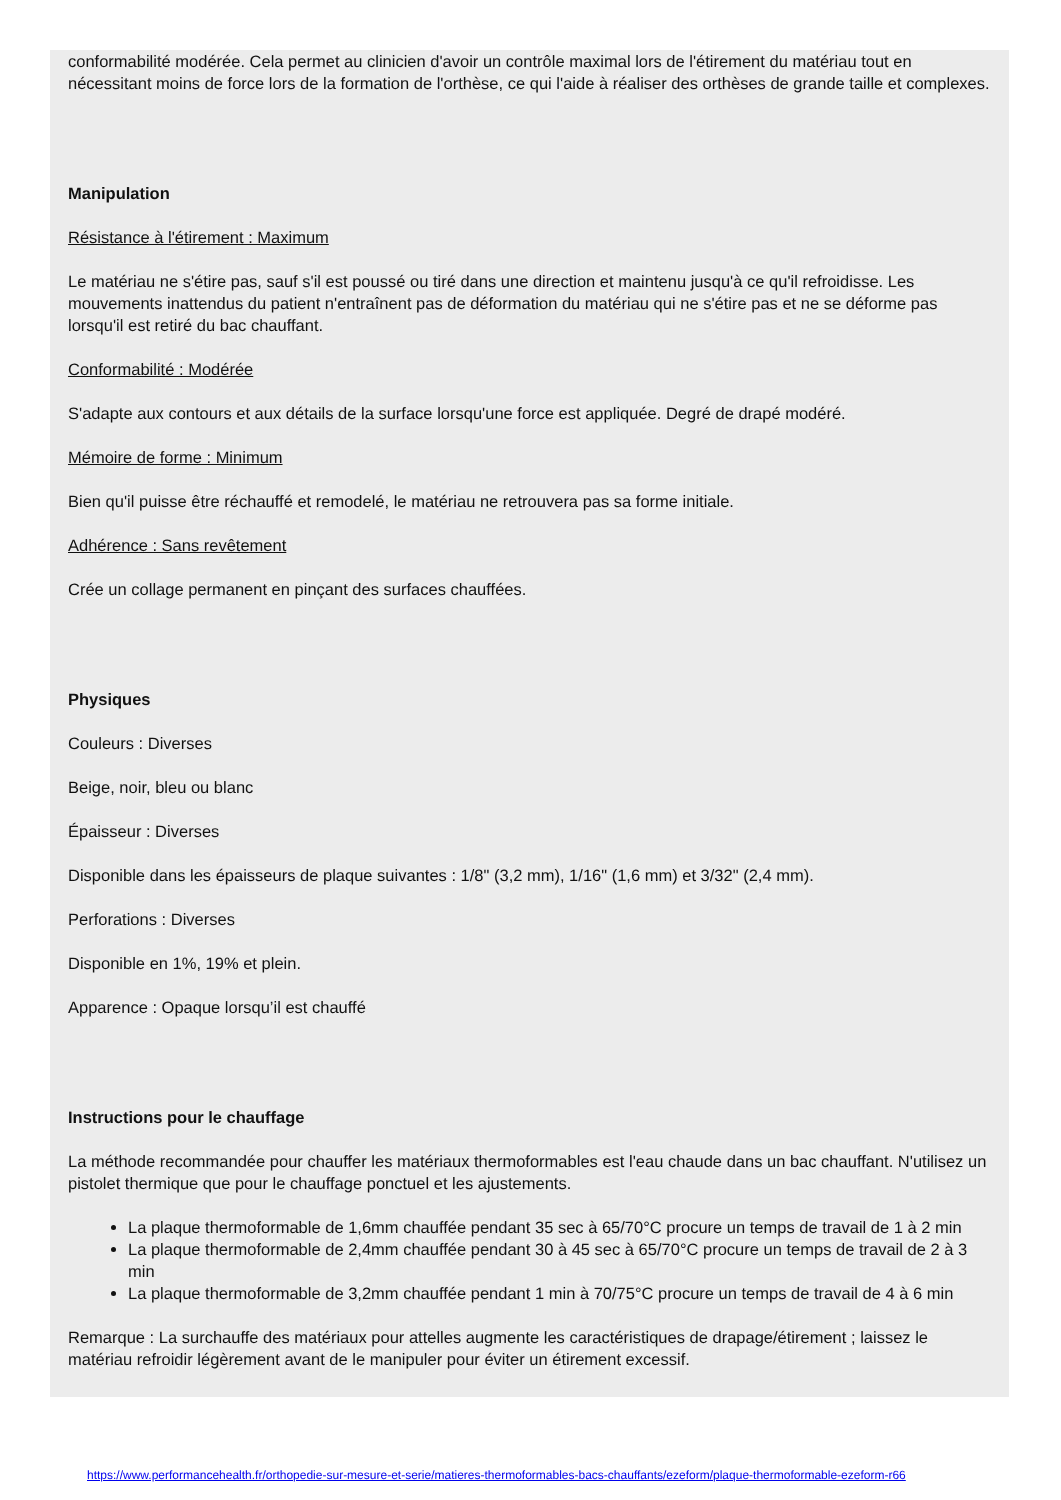conformabilité modérée. Cela permet au clinicien d'avoir un contrôle maximal lors de l'étirement du matériau tout en nécessitant moins de force lors de la formation de l'orthèse, ce qui l'aide à réaliser des orthèses de grande taille et complexes.
Manipulation
Résistance à l'étirement : Maximum
Le matériau ne s'étire pas, sauf s'il est poussé ou tiré dans une direction et maintenu jusqu'à ce qu'il refroidisse. Les mouvements inattendus du patient n'entraînent pas de déformation du matériau qui ne s'étire pas et ne se déforme pas lorsqu'il est retiré du bac chauffant.
Conformabilité : Modérée
S'adapte aux contours et aux détails de la surface lorsqu'une force est appliquée. Degré de drapé modéré.
Mémoire de forme : Minimum
Bien qu'il puisse être réchauffé et remodelé, le matériau ne retrouvera pas sa forme initiale.
Adhérence : Sans revêtement
Crée un collage permanent en pinçant des surfaces chauffées.
Physiques
Couleurs : Diverses
Beige, noir, bleu ou blanc
Épaisseur : Diverses
Disponible dans les épaisseurs de plaque suivantes : 1/8" (3,2 mm), 1/16" (1,6 mm) et 3/32" (2,4 mm).
Perforations : Diverses
Disponible en 1%, 19% et plein.
Apparence : Opaque lorsqu’il est chauffé
Instructions pour le chauffage
La méthode recommandée pour chauffer les matériaux thermoformables est l'eau chaude dans un bac chauffant. N'utilisez un pistolet thermique que pour le chauffage ponctuel et les ajustements.
La plaque thermoformable de 1,6mm chauffée pendant 35 sec à 65/70°C procure un temps de travail de 1 à 2 min
La plaque thermoformable de 2,4mm chauffée pendant 30 à 45 sec à 65/70°C procure un temps de travail de 2 à 3 min
La plaque thermoformable de 3,2mm chauffée pendant 1 min à 70/75°C procure un temps de travail de 4 à 6 min
Remarque : La surchauffe des matériaux pour attelles augmente les caractéristiques de drapage/étirement ; laissez le matériau refroidir légèrement avant de le manipuler pour éviter un étirement excessif.
https://www.performancehealth.fr/orthopedie-sur-mesure-et-serie/matieres-thermoformables-bacs-chauffants/ezeform/plaque-thermoformable-ezeform-r66